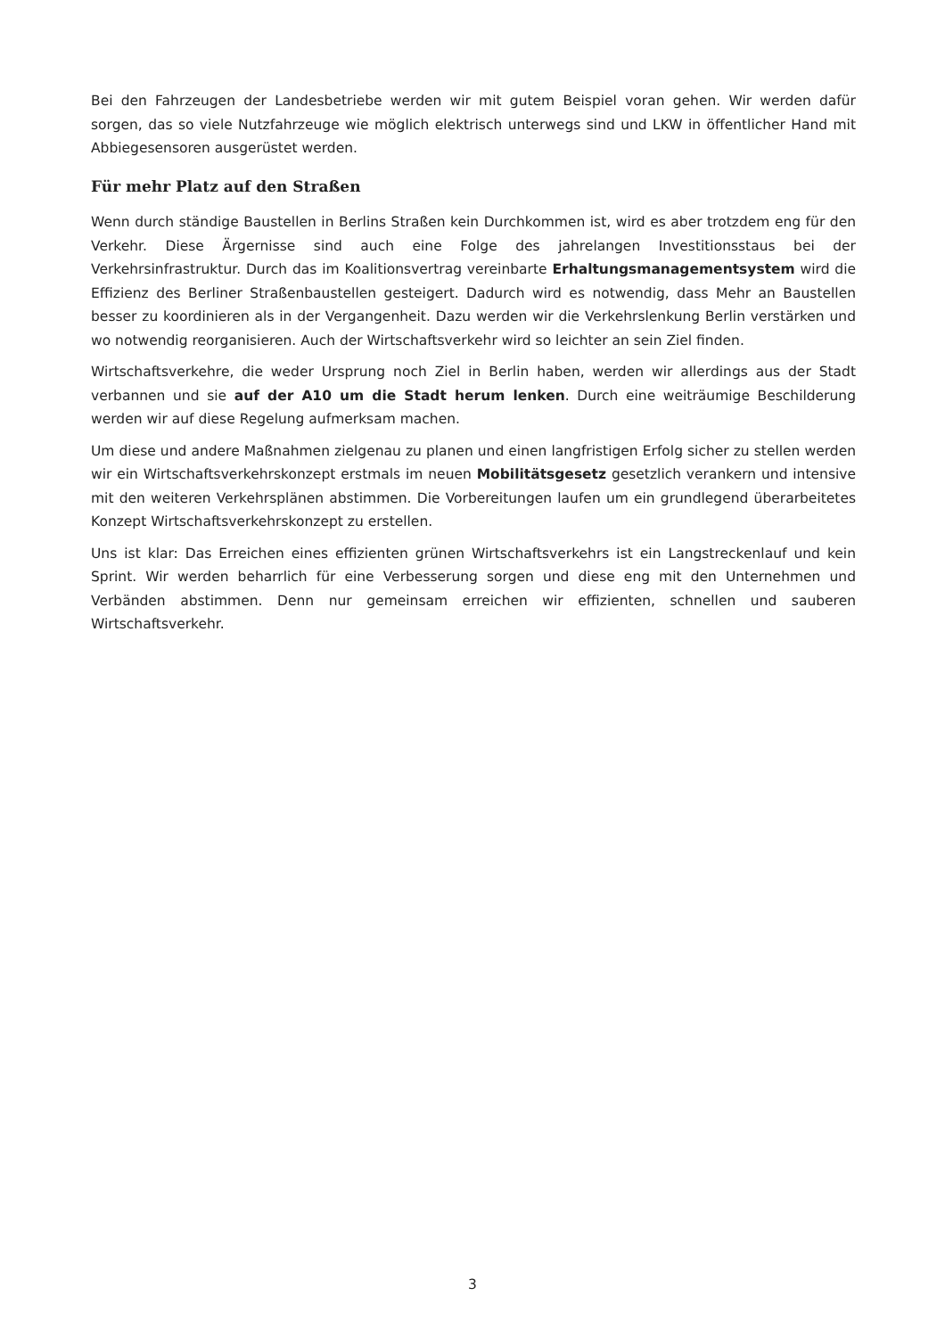Bei den Fahrzeugen der Landesbetriebe werden wir mit gutem Beispiel voran gehen. Wir werden dafür sorgen, das so viele Nutzfahrzeuge wie möglich elektrisch unterwegs sind und LKW in öffentlicher Hand mit Abbiegesensoren ausgerüstet werden.
Für mehr Platz auf den Straßen
Wenn durch ständige Baustellen in Berlins Straßen kein Durchkommen ist, wird es aber trotzdem eng für den Verkehr. Diese Ärgernisse sind auch eine Folge des jahrelangen Investitionsstaus bei der Verkehrsinfrastruktur. Durch das im Koalitionsvertrag vereinbarte Erhaltungsmanagementsystem wird die Effizienz des Berliner Straßenbaustellen gesteigert. Dadurch wird es notwendig, dass Mehr an Baustellen besser zu koordinieren als in der Vergangenheit. Dazu werden wir die Verkehrslenkung Berlin verstärken und wo notwendig reorganisieren. Auch der Wirtschaftsverkehr wird so leichter an sein Ziel finden.
Wirtschaftsverkehre, die weder Ursprung noch Ziel in Berlin haben, werden wir allerdings aus der Stadt verbannen und sie auf der A10 um die Stadt herum lenken. Durch eine weiträumige Beschilderung werden wir auf diese Regelung aufmerksam machen.
Um diese und andere Maßnahmen zielgenau zu planen und einen langfristigen Erfolg sicher zu stellen werden wir ein Wirtschaftsverkehrskonzept erstmals im neuen Mobilitätsgesetz gesetzlich verankern und intensive mit den weiteren Verkehrsplänen abstimmen. Die Vorbereitungen laufen um ein grundlegend überarbeitetes Konzept Wirtschaftsverkehrskonzept zu erstellen.
Uns ist klar: Das Erreichen eines effizienten grünen Wirtschaftsverkehrs ist ein Langstreckenlauf und kein Sprint. Wir werden beharrlich für eine Verbesserung sorgen und diese eng mit den Unternehmen und Verbänden abstimmen. Denn nur gemeinsam erreichen wir effizienten, schnellen und sauberen Wirtschaftsverkehr.
3